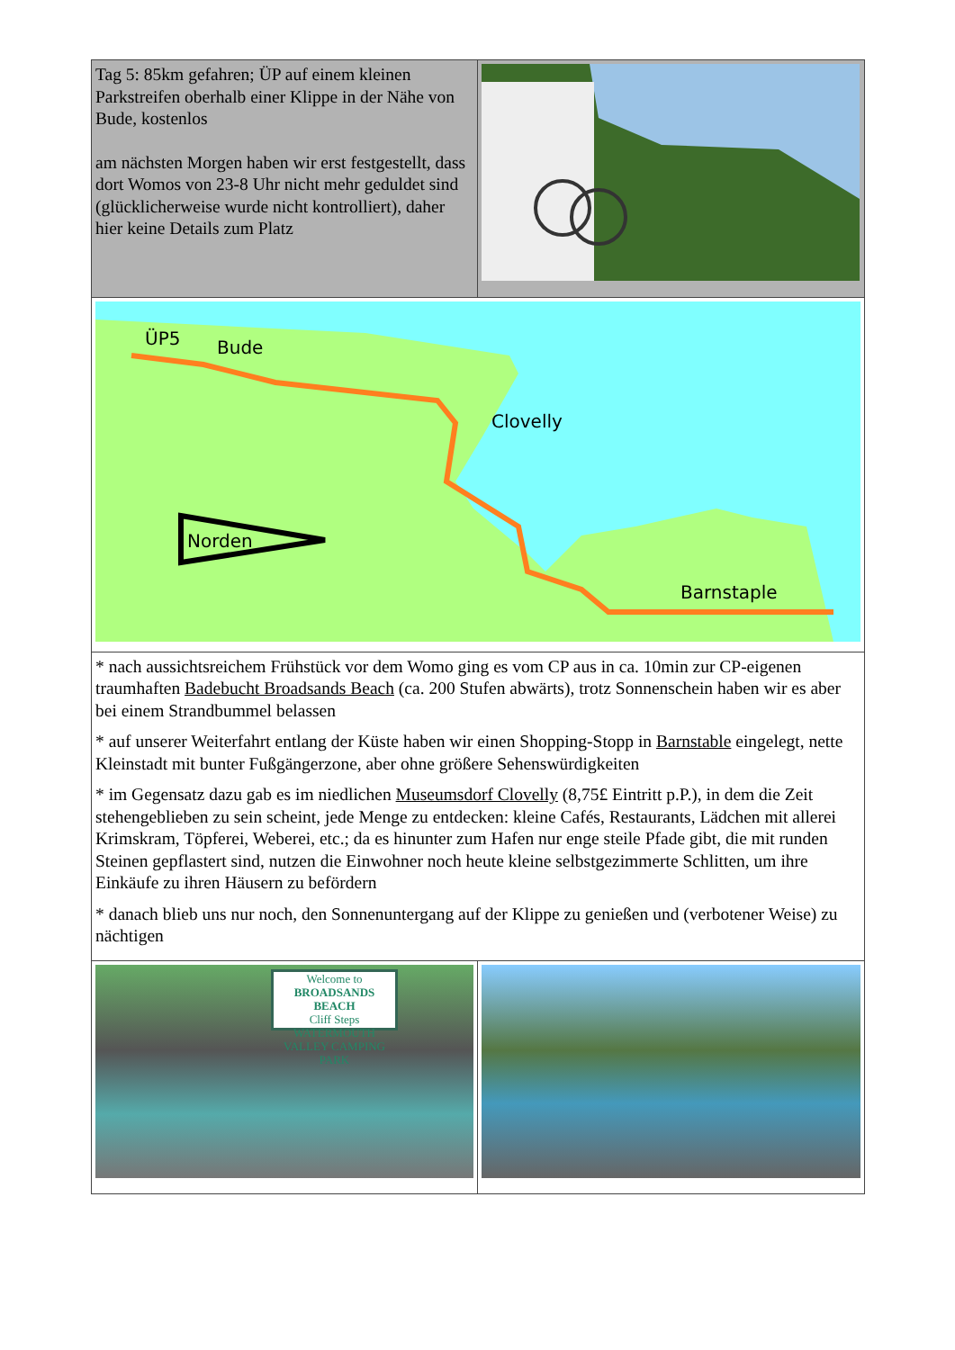| Tag 5: 85km gefahren; ÜP auf einem kleinen Parkstreifen oberhalb einer Klippe in der Nähe von Bude, kostenlos am nächsten Morgen haben wir erst festgestellt, dass dort Womos von 23-8 Uhr nicht mehr geduldet sind (glücklicherweise wurde nicht kontrolliert), daher hier keine Details zum Platz | |
| Norden ÜP5 Bude Clovelly Barnstaple Watermouth CP | |
| * nach aussichtsreichem Frühstück vor dem Womo ging es vom CP aus in ca. 10min zur CP-eigenen traumhaften Badebucht Broadsands Beach (ca. 200 Stufen abwärts), trotz Sonnenschein haben wir es aber bei einem Strandbummel belassen * auf unserer Weiterfahrt entlang der Küste haben wir einen Shopping-Stopp in Barnstable eingelegt, nette Kleinstadt mit bunter Fußgängerzone, aber ohne größere Sehenswürdigkeiten * im Gegensatz dazu gab es im niedlichen Museumsdorf Clovelly (8,75£ Eintritt p.P.), in dem die Zeit stehengeblieben zu sein scheint, jede Menge zu entdecken: kleine Cafés, Restaurants, Lädchen mit allerei Krimskram, Töpferei, Weberei, etc.; da es hinunter zum Hafen nur enge steile Pfade gibt, die mit runden Steinen gepflastert sind, nutzen die Einwohner noch heute kleine selbstgezimmerte Schlitten, um ihre Einkäufe zu ihren Häusern zu befördern * danach blieb uns nur noch, den Sonnenuntergang auf der Klippe zu genießen und (verbotener Weise) zu nächtigen | |
| Welcome to BROADSANDS BEACH Cliff Steps WATERMOUTH VALLEY CAMPING PARK | |